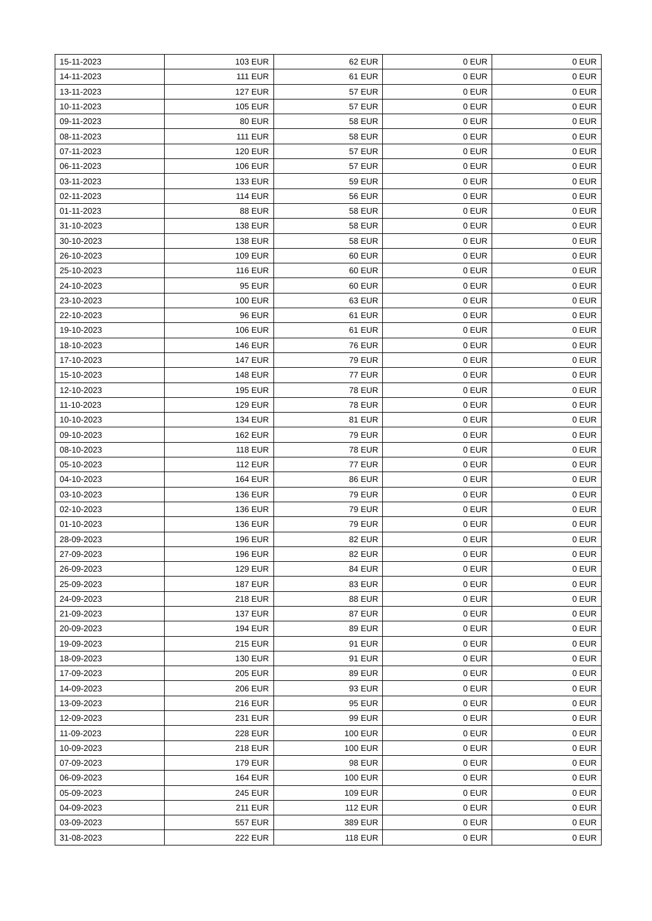| 15-11-2023 | 103 EUR | 62 EUR | 0 EUR | 0 EUR |
| 14-11-2023 | 111 EUR | 61 EUR | 0 EUR | 0 EUR |
| 13-11-2023 | 127 EUR | 57 EUR | 0 EUR | 0 EUR |
| 10-11-2023 | 105 EUR | 57 EUR | 0 EUR | 0 EUR |
| 09-11-2023 | 80 EUR | 58 EUR | 0 EUR | 0 EUR |
| 08-11-2023 | 111 EUR | 58 EUR | 0 EUR | 0 EUR |
| 07-11-2023 | 120 EUR | 57 EUR | 0 EUR | 0 EUR |
| 06-11-2023 | 106 EUR | 57 EUR | 0 EUR | 0 EUR |
| 03-11-2023 | 133 EUR | 59 EUR | 0 EUR | 0 EUR |
| 02-11-2023 | 114 EUR | 56 EUR | 0 EUR | 0 EUR |
| 01-11-2023 | 88 EUR | 58 EUR | 0 EUR | 0 EUR |
| 31-10-2023 | 138 EUR | 58 EUR | 0 EUR | 0 EUR |
| 30-10-2023 | 138 EUR | 58 EUR | 0 EUR | 0 EUR |
| 26-10-2023 | 109 EUR | 60 EUR | 0 EUR | 0 EUR |
| 25-10-2023 | 116 EUR | 60 EUR | 0 EUR | 0 EUR |
| 24-10-2023 | 95 EUR | 60 EUR | 0 EUR | 0 EUR |
| 23-10-2023 | 100 EUR | 63 EUR | 0 EUR | 0 EUR |
| 22-10-2023 | 96 EUR | 61 EUR | 0 EUR | 0 EUR |
| 19-10-2023 | 106 EUR | 61 EUR | 0 EUR | 0 EUR |
| 18-10-2023 | 146 EUR | 76 EUR | 0 EUR | 0 EUR |
| 17-10-2023 | 147 EUR | 79 EUR | 0 EUR | 0 EUR |
| 15-10-2023 | 148 EUR | 77 EUR | 0 EUR | 0 EUR |
| 12-10-2023 | 195 EUR | 78 EUR | 0 EUR | 0 EUR |
| 11-10-2023 | 129 EUR | 78 EUR | 0 EUR | 0 EUR |
| 10-10-2023 | 134 EUR | 81 EUR | 0 EUR | 0 EUR |
| 09-10-2023 | 162 EUR | 79 EUR | 0 EUR | 0 EUR |
| 08-10-2023 | 118 EUR | 78 EUR | 0 EUR | 0 EUR |
| 05-10-2023 | 112 EUR | 77 EUR | 0 EUR | 0 EUR |
| 04-10-2023 | 164 EUR | 86 EUR | 0 EUR | 0 EUR |
| 03-10-2023 | 136 EUR | 79 EUR | 0 EUR | 0 EUR |
| 02-10-2023 | 136 EUR | 79 EUR | 0 EUR | 0 EUR |
| 01-10-2023 | 136 EUR | 79 EUR | 0 EUR | 0 EUR |
| 28-09-2023 | 196 EUR | 82 EUR | 0 EUR | 0 EUR |
| 27-09-2023 | 196 EUR | 82 EUR | 0 EUR | 0 EUR |
| 26-09-2023 | 129 EUR | 84 EUR | 0 EUR | 0 EUR |
| 25-09-2023 | 187 EUR | 83 EUR | 0 EUR | 0 EUR |
| 24-09-2023 | 218 EUR | 88 EUR | 0 EUR | 0 EUR |
| 21-09-2023 | 137 EUR | 87 EUR | 0 EUR | 0 EUR |
| 20-09-2023 | 194 EUR | 89 EUR | 0 EUR | 0 EUR |
| 19-09-2023 | 215 EUR | 91 EUR | 0 EUR | 0 EUR |
| 18-09-2023 | 130 EUR | 91 EUR | 0 EUR | 0 EUR |
| 17-09-2023 | 205 EUR | 89 EUR | 0 EUR | 0 EUR |
| 14-09-2023 | 206 EUR | 93 EUR | 0 EUR | 0 EUR |
| 13-09-2023 | 216 EUR | 95 EUR | 0 EUR | 0 EUR |
| 12-09-2023 | 231 EUR | 99 EUR | 0 EUR | 0 EUR |
| 11-09-2023 | 228 EUR | 100 EUR | 0 EUR | 0 EUR |
| 10-09-2023 | 218 EUR | 100 EUR | 0 EUR | 0 EUR |
| 07-09-2023 | 179 EUR | 98 EUR | 0 EUR | 0 EUR |
| 06-09-2023 | 164 EUR | 100 EUR | 0 EUR | 0 EUR |
| 05-09-2023 | 245 EUR | 109 EUR | 0 EUR | 0 EUR |
| 04-09-2023 | 211 EUR | 112 EUR | 0 EUR | 0 EUR |
| 03-09-2023 | 557 EUR | 389 EUR | 0 EUR | 0 EUR |
| 31-08-2023 | 222 EUR | 118 EUR | 0 EUR | 0 EUR |